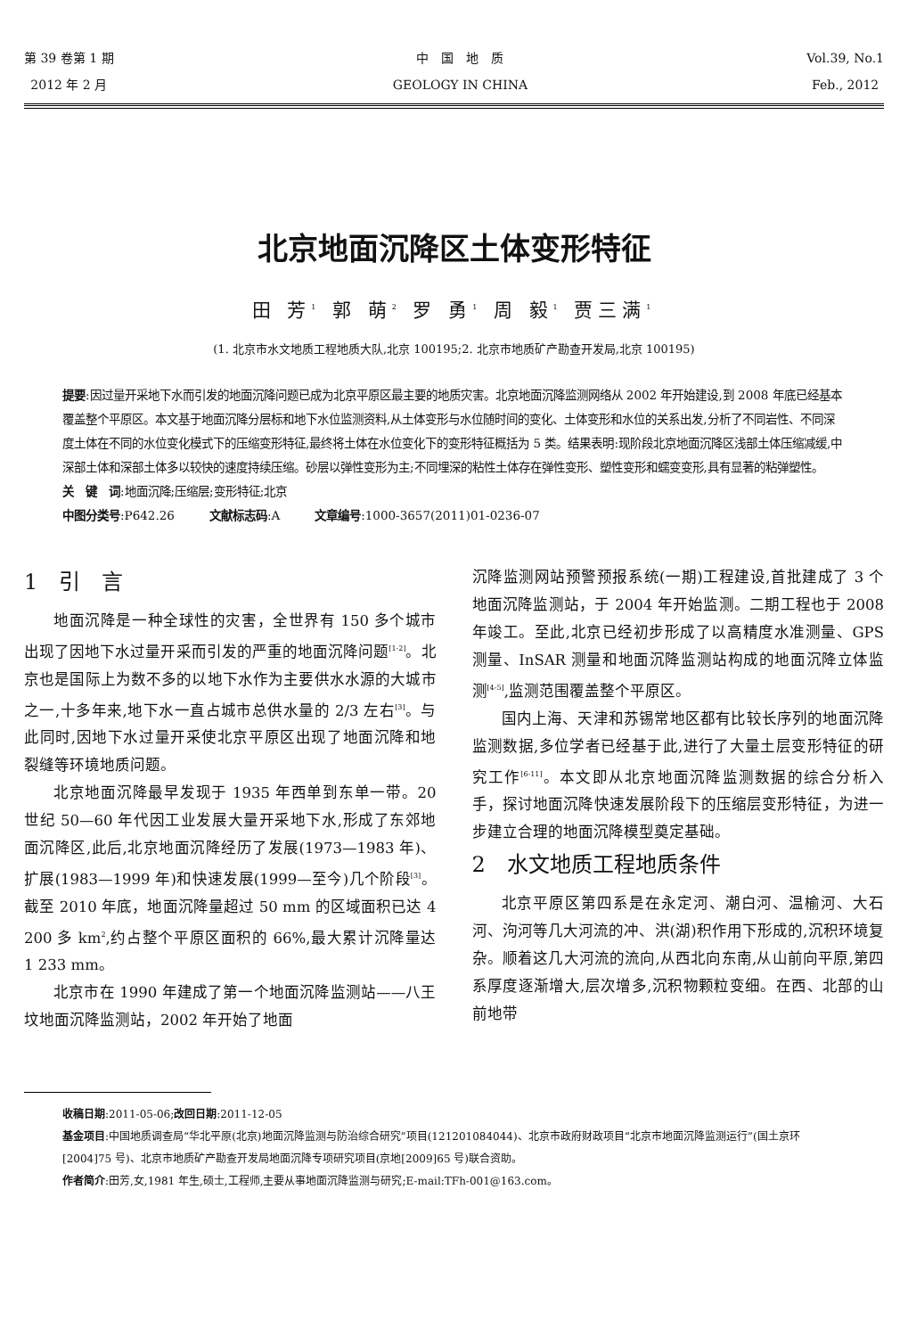第 39 卷第 1 期
2012 年 2 月
中　国　地　质
GEOLOGY IN CHINA
Vol.39, No.1
Feb., 2012
北京地面沉降区土体变形特征
田 芳<sup>1</sup> 郭 萌<sup>2</sup> 罗 勇<sup>1</sup> 周 毅<sup>1</sup> 贾三满<sup>1</sup>
(1. 北京市水文地质工程地质大队,北京 100195;2. 北京市地质矿产勘查开发局,北京 100195)
提要:因过量开采地下水而引发的地面沉降问题已成为北京平原区最主要的地质灾害。北京地面沉降监测网络从 2002 年开始建设,到 2008 年底已经基本覆盖整个平原区。本文基于地面沉降分层标和地下水位监测资料,从土体变形与水位随时间的变化、土体变形和水位的关系出发,分析了不同岩性、不同深度土体在不同的水位变化模式下的压缩变形特征,最终将土体在水位变化下的变形特征概括为 5 类。结果表明:现阶段北京地面沉降区浅部土体压缩减缓,中深部土体和深部土体多以较快的速度持续压缩。砂层以弹性变形为主;不同埋深的粘性土体存在弹性变形、塑性变形和蠕变变形,具有显著的粘弹塑性。
关　键　词:地面沉降;压缩层;变形特征;北京
中图分类号:P642.26　　　文献标志码:A　　　文章编号:1000-3657(2011)01-0236-07
1　引　言
地面沉降是一种全球性的灾害，全世界有 150 多个城市出现了因地下水过量开采而引发的严重的地面沉降问题<sup>[1-2]</sup>。北京也是国际上为数不多的以地下水作为主要供水水源的大城市之一,十多年来,地下水一直占城市总供水量的 2/3 左右<sup>[3]</sup>。与此同时,因地下水过量开采使北京平原区出现了地面沉降和地裂缝等环境地质问题。
北京地面沉降最早发现于 1935 年西单到东单一带。20 世纪 50—60 年代因工业发展大量开采地下水,形成了东郊地面沉降区,此后,北京地面沉降经历了发展(1973—1983 年)、扩展(1983—1999 年)和快速发展(1999—至今)几个阶段<sup>[3]</sup>。截至 2010 年底，地面沉降量超过 50 mm 的区域面积已达 4 200 多 km<sup>2</sup>,约占整个平原区面积的 66%,最大累计沉降量达 1 233 mm。
北京市在 1990 年建成了第一个地面沉降监测站——八王坟地面沉降监测站，2002 年开始了地面
沉降监测网站预警预报系统(一期)工程建设,首批建成了 3 个地面沉降监测站，于 2004 年开始监测。二期工程也于 2008 年竣工。至此,北京已经初步形成了以高精度水准测量、GPS 测量、InSAR 测量和地面沉降监测站构成的地面沉降立体监测<sup>[4-5]</sup>,监测范围覆盖整个平原区。
国内上海、天津和苏锡常地区都有比较长序列的地面沉降监测数据,多位学者已经基于此,进行了大量土层变形特征的研究工作<sup>[6-11]</sup>。本文即从北京地面沉降监测数据的综合分析入手，探讨地面沉降快速发展阶段下的压缩层变形特征，为进一步建立合理的地面沉降模型奠定基础。
2　水文地质工程地质条件
北京平原区第四系是在永定河、潮白河、温榆河、大石河、泃河等几大河流的冲、洪(湖)积作用下形成的,沉积环境复杂。顺着这几大河流的流向,从西北向东南,从山前向平原,第四系厚度逐渐增大,层次增多,沉积物颗粒变细。在西、北部的山前地带
收稿日期:2011-05-06;改回日期:2011-12-05
基金项目:中国地质调查局“华北平原(北京)地面沉降监测与防治综合研究”项目(121201084044)、北京市政府财政项目“北京市地面沉降监测运行”(国土京环[2004]75 号)、北京市地质矿产勘查开发局地面沉降专项研究项目(京地[2009]65 号)联合资助。
作者简介:田芳,女,1981 年生,硕士,工程师,主要从事地面沉降监测与研究;E-mail:TFh-001@163.com。